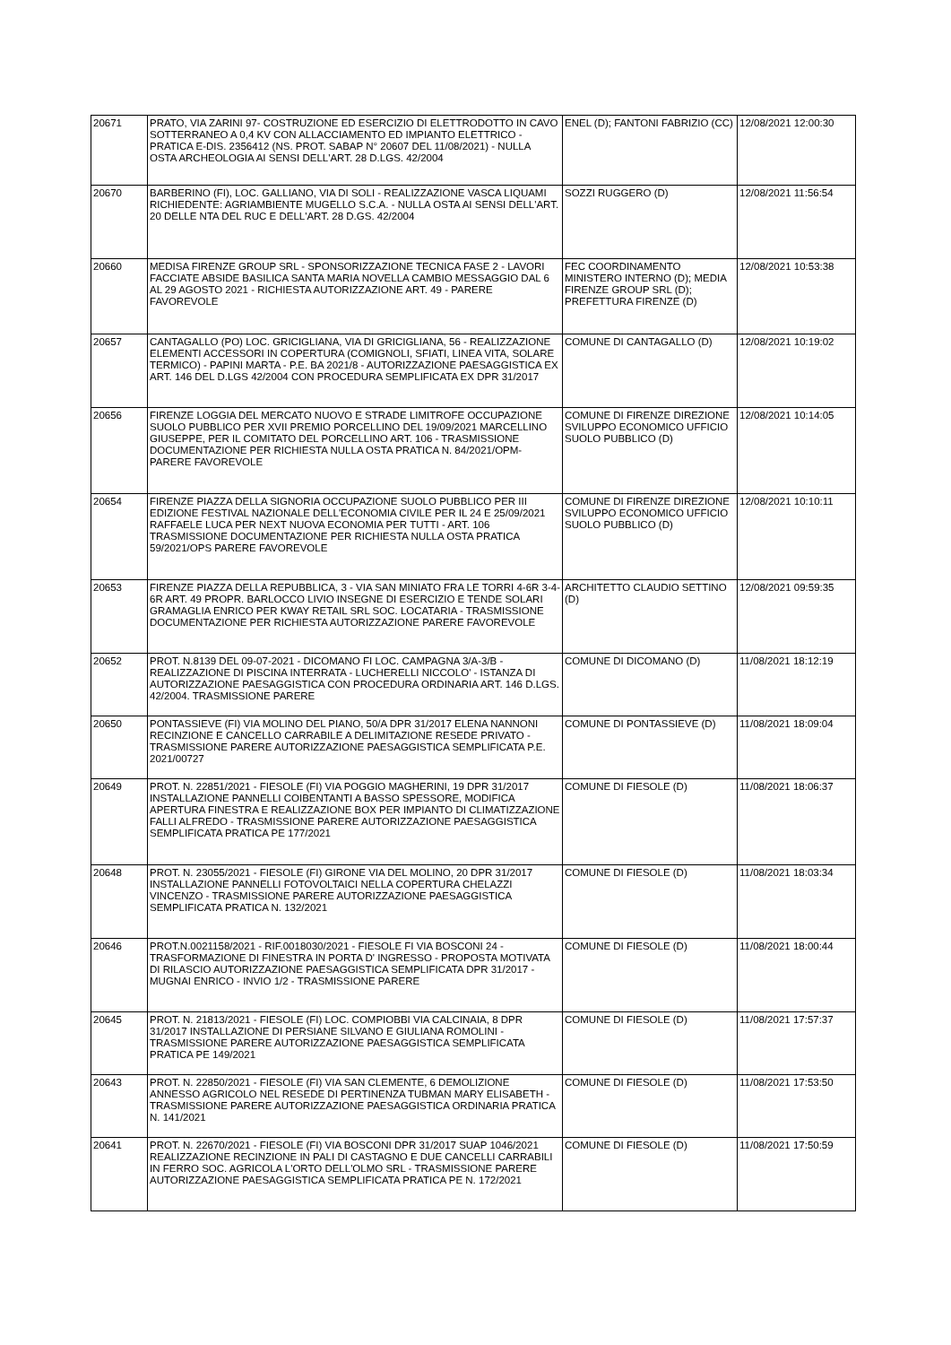| 20671 | PRATO, VIA ZARINI 97- COSTRUZIONE ED ESERCIZIO DI ELETTRODOTTO IN CAVO SOTTERRANEO A 0,4 KV CON ALLACCIAMENTO ED IMPIANTO ELETTRICO - PRATICA E-DIS. 2356412 (NS. PROT. SABAP N° 20607 DEL 11/08/2021) - NULLA OSTA ARCHEOLOGIA AI SENSI DELL'ART. 28 D.LGS. 42/2004 | ENEL (D); FANTONI FABRIZIO (CC) | 12/08/2021 12:00:30 |
| 20670 | BARBERINO (FI), LOC. GALLIANO, VIA DI SOLI - REALIZZAZIONE VASCA LIQUAMI RICHIEDENTE: AGRIAMBIENTE MUGELLO S.C.A. - NULLA OSTA AI SENSI DELL'ART. 20 DELLE NTA DEL RUC E DELL'ART. 28 D.GS. 42/2004 | SOZZI RUGGERO (D) | 12/08/2021 11:56:54 |
| 20660 | MEDISA FIRENZE GROUP SRL - SPONSORIZZAZIONE TECNICA FASE 2 - LAVORI FACCIATE ABSIDE BASILICA SANTA MARIA NOVELLA CAMBIO MESSAGGIO DAL 6 AL 29 AGOSTO 2021 - RICHIESTA AUTORIZZAZIONE ART. 49 - PARERE FAVOREVOLE | FEC COORDINAMENTO MINISTERO INTERNO (D); MEDIA FIRENZE GROUP SRL (D); PREFETTURA FIRENZE (D) | 12/08/2021 10:53:38 |
| 20657 | CANTAGALLO (PO) LOC. GRICIGLIANA, VIA DI GRICIGLIANA, 56 - REALIZZAZIONE ELEMENTI ACCESSORI IN COPERTURA (COMIGNOLI, SFIATI, LINEA VITA, SOLARE TERMICO) - PAPINI MARTA - P.E. BA 2021/8 - AUTORIZZAZIONE PAESAGGISTICA EX ART. 146 DEL D.LGS 42/2004 CON PROCEDURA SEMPLIFICATA EX DPR 31/2017 | COMUNE DI CANTAGALLO (D) | 12/08/2021 10:19:02 |
| 20656 | FIRENZE LOGGIA DEL MERCATO NUOVO E STRADE LIMITROFE OCCUPAZIONE SUOLO PUBBLICO PER XVII PREMIO PORCELLINO DEL 19/09/2021 MARCELLINO GIUSEPPE, PER IL COMITATO DEL PORCELLINO ART. 106 - TRASMISSIONE DOCUMENTAZIONE PER RICHIESTA NULLA OSTA PRATICA N. 84/2021/OPM-PARERE FAVOREVOLE | COMUNE DI FIRENZE DIREZIONE SVILUPPO ECONOMICO UFFICIO SUOLO PUBBLICO (D) | 12/08/2021 10:14:05 |
| 20654 | FIRENZE PIAZZA DELLA SIGNORIA OCCUPAZIONE SUOLO PUBBLICO PER III EDIZIONE FESTIVAL NAZIONALE DELL'ECONOMIA CIVILE PER IL 24 E 25/09/2021 RAFFAELE LUCA PER NEXT NUOVA ECONOMIA PER TUTTI - ART. 106 TRASMISSIONE DOCUMENTAZIONE PER RICHIESTA NULLA OSTA PRATICA 59/2021/OPS PARERE FAVOREVOLE | COMUNE DI FIRENZE DIREZIONE SVILUPPO ECONOMICO UFFICIO SUOLO PUBBLICO (D) | 12/08/2021 10:10:11 |
| 20653 | FIRENZE PIAZZA DELLA REPUBBLICA, 3 - VIA SAN MINIATO FRA LE TORRI 4-6R 3-4-6R ART. 49 PROPR. BARLOCCO LIVIO INSEGNE DI ESERCIZIO E TENDE SOLARI GRAMAGLIA ENRICO PER KWAY RETAIL SRL SOC. LOCATARIA - TRASMISSIONE DOCUMENTAZIONE PER RICHIESTA AUTORIZZAZIONE PARERE FAVOREVOLE | ARCHITETTO CLAUDIO SETTINO (D) | 12/08/2021 09:59:35 |
| 20652 | PROT. N.8139 DEL 09-07-2021 - DICOMANO FI LOC. CAMPAGNA 3/A-3/B - REALIZZAZIONE DI PISCINA INTERRATA - LUCHERELLI NICCOLO' - ISTANZA DI AUTORIZZAZIONE PAESAGGISTICA CON PROCEDURA ORDINARIA ART. 146 D.LGS. 42/2004. TRASMISSIONE PARERE | COMUNE DI DICOMANO (D) | 11/08/2021 18:12:19 |
| 20650 | PONTASSIEVE (FI) VIA MOLINO DEL PIANO, 50/A DPR 31/2017 ELENA NANNONI RECINZIONE E CANCELLO CARRABILE A DELIMITAZIONE RESEDE PRIVATO - TRASMISSIONE PARERE AUTORIZZAZIONE PAESAGGISTICA SEMPLIFICATA P.E. 2021/00727 | COMUNE DI PONTASSIEVE (D) | 11/08/2021 18:09:04 |
| 20649 | PROT. N. 22851/2021 - FIESOLE (FI) VIA POGGIO MAGHERINI, 19 DPR 31/2017 INSTALLAZIONE PANNELLI COIBENTANTI A BASSO SPESSORE, MODIFICA APERTURA FINESTRA E REALIZZAZIONE BOX PER IMPIANTO DI CLIMATIZZAZIONE FALLI ALFREDO - TRASMISSIONE PARERE AUTORIZZAZIONE PAESAGGISTICA SEMPLIFICATA PRATICA PE 177/2021 | COMUNE DI FIESOLE (D) | 11/08/2021 18:06:37 |
| 20648 | PROT. N. 23055/2021 - FIESOLE (FI) GIRONE VIA DEL MOLINO, 20 DPR 31/2017 INSTALLAZIONE PANNELLI FOTOVOLTAICI NELLA COPERTURA CHELAZZI VINCENZO - TRASMISSIONE PARERE AUTORIZZAZIONE PAESAGGISTICA SEMPLIFICATA PRATICA N. 132/2021 | COMUNE DI FIESOLE (D) | 11/08/2021 18:03:34 |
| 20646 | PROT.N.0021158/2021 - RIF.0018030/2021 - FIESOLE FI VIA BOSCONI 24 - TRASFORMAZIONE DI FINESTRA IN PORTA D' INGRESSO - PROPOSTA MOTIVATA DI RILASCIO AUTORIZZAZIONE PAESAGGISTICA SEMPLIFICATA DPR 31/2017 - MUGNAI ENRICO - INVIO 1/2 - TRASMISSIONE PARERE | COMUNE DI FIESOLE (D) | 11/08/2021 18:00:44 |
| 20645 | PROT. N. 21813/2021 - FIESOLE (FI) LOC. COMPIOBBI VIA CALCINAIA, 8 DPR 31/2017 INSTALLAZIONE DI PERSIANE SILVANO E GIULIANA ROMOLINI - TRASMISSIONE PARERE AUTORIZZAZIONE PAESAGGISTICA SEMPLIFICATA PRATICA PE 149/2021 | COMUNE DI FIESOLE (D) | 11/08/2021 17:57:37 |
| 20643 | PROT. N. 22850/2021 - FIESOLE (FI) VIA SAN CLEMENTE, 6 DEMOLIZIONE ANNESSO AGRICOLO NEL RESEDE DI PERTINENZA TUBMAN MARY ELISABETH - TRASMISSIONE PARERE AUTORIZZAZIONE PAESAGGISTICA ORDINARIA PRATICA N. 141/2021 | COMUNE DI FIESOLE (D) | 11/08/2021 17:53:50 |
| 20641 | PROT. N. 22670/2021 - FIESOLE (FI) VIA BOSCONI DPR 31/2017 SUAP 1046/2021 REALIZZAZIONE RECINZIONE IN PALI DI CASTAGNO E DUE CANCELLI CARRABILI IN FERRO SOC. AGRICOLA L'ORTO DELL'OLMO SRL - TRASMISSIONE PARERE AUTORIZZAZIONE PAESAGGISTICA SEMPLIFICATA PRATICA PE N. 172/2021 | COMUNE DI FIESOLE (D) | 11/08/2021 17:50:59 |